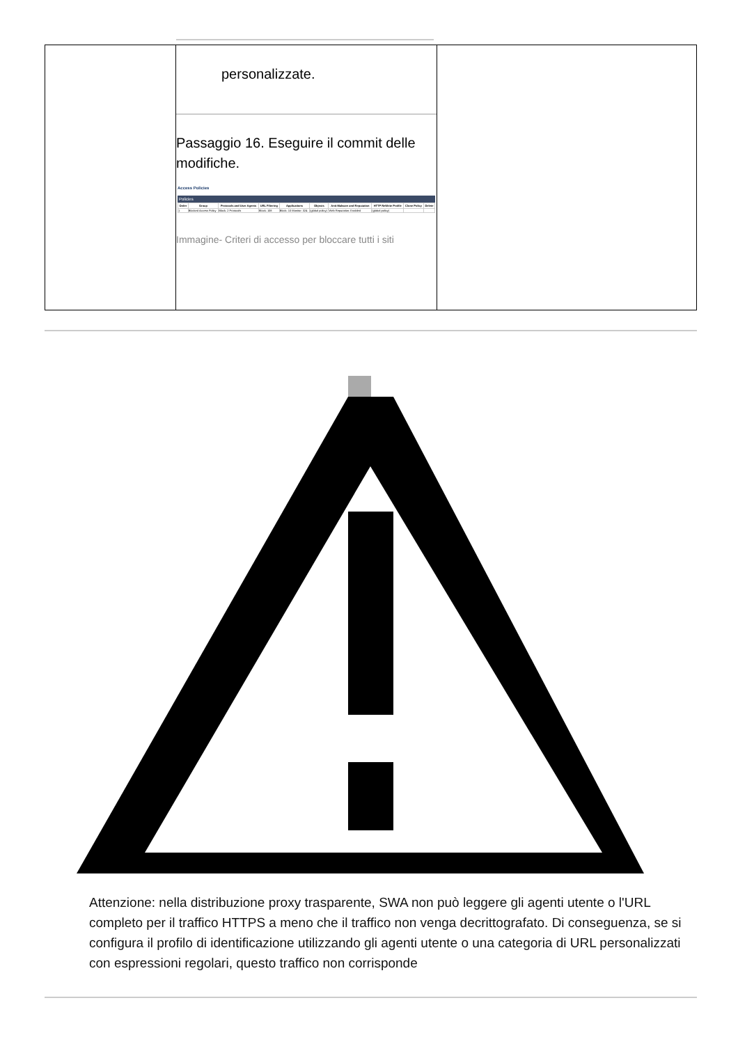| | personalizzate. Passaggio 16. Eseguire il commit delle modifiche. Access Policies Policies / Order / Group / Protocols and User Agents / URL Filtering / Applications / Objects / Anti-Malware and Reputation / HTTP ReWrite Profile / Clone Policy / Delete / / --- / --- / --- / --- / --- / --- / --- / --- / --- / --- / / 1 / Blocked Access Policy / Block: 2 Protocols / Block: 108 / Block: 10 Monitor: 324 / (global policy) / Web Reputation: Enabled / (global policy) / / / Immagine- Criteri di accesso per bloccare tutti i siti | |
Attenzione: nella distribuzione proxy trasparente, SWA non può leggere gli agenti utente o l'URL completo per il traffico HTTPS a meno che il traffico non venga decrittografato. Di conseguenza, se si configura il profilo di identificazione utilizzando gli agenti utente o una categoria di URL personalizzati con espressioni regolari, questo traffico non corrisponde